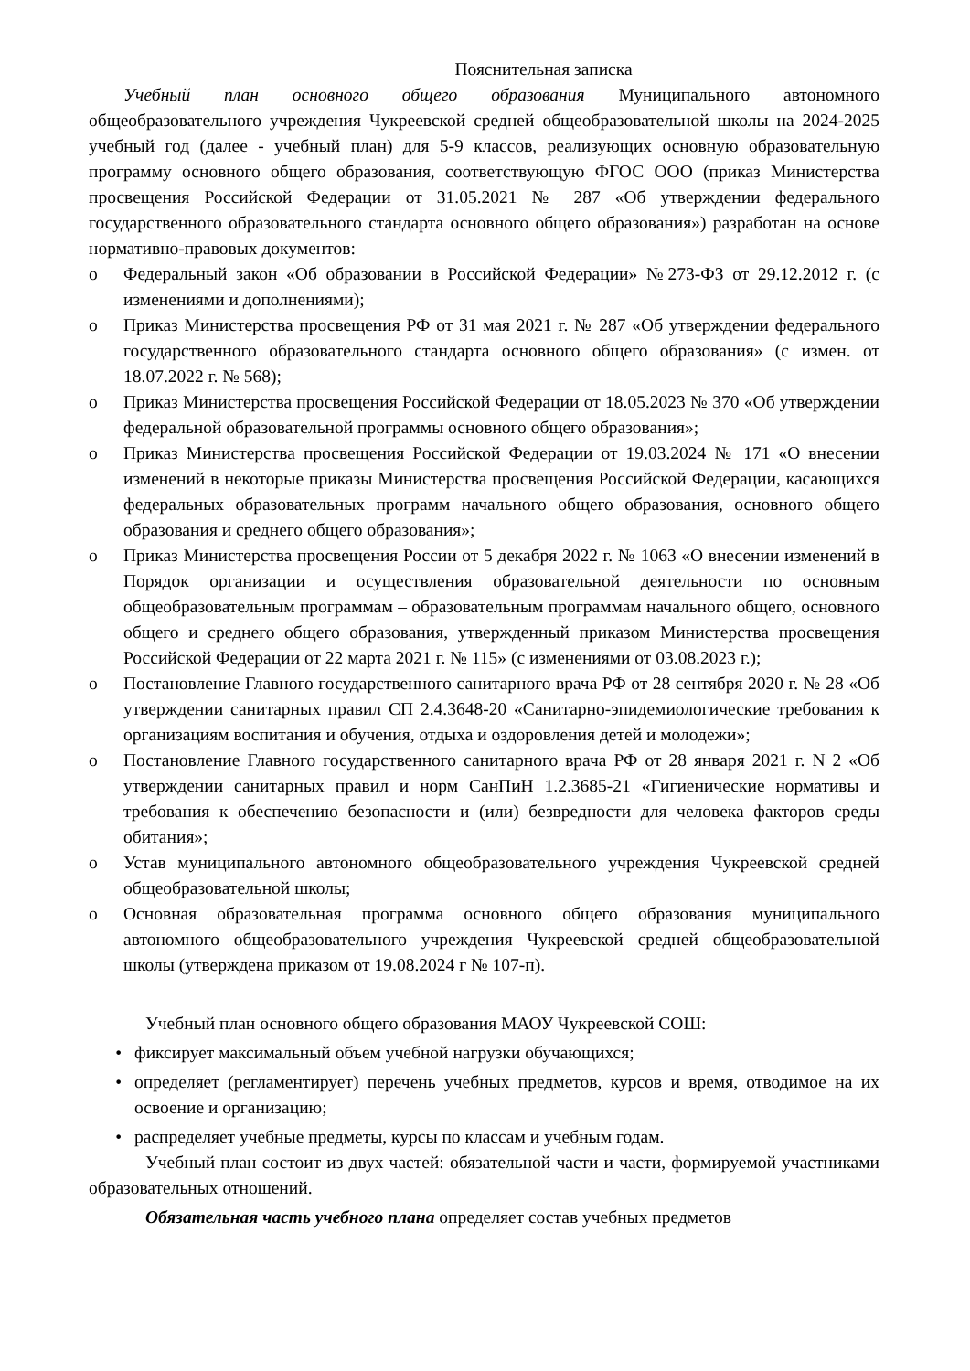Пояснительная записка
Учебный план основного общего образования Муниципального автономного общеобразовательного учреждения Чукреевской средней общеобразовательной школы на 2024-2025 учебный год (далее - учебный план) для 5-9 классов, реализующих основную образовательную программу основного общего образования, соответствующую ФГОС ООО (приказ Министерства просвещения Российской Федерации от 31.05.2021 № 287 «Об утверждении федерального государственного образовательного стандарта основного общего образования») разработан на основе нормативно-правовых документов:
o Федеральный закон «Об образовании в Российской Федерации» №273-ФЗ от 29.12.2012 г. (с изменениями и дополнениями);
o Приказ Министерства просвещения РФ от 31 мая 2021 г. № 287 «Об утверждении федерального государственного образовательного стандарта основного общего образования» (с измен. от 18.07.2022 г. № 568);
o Приказ Министерства просвещения Российской Федерации от 18.05.2023 № 370 «Об утверждении федеральной образовательной программы основного общего образования»;
o Приказ Министерства просвещения Российской Федерации от 19.03.2024 № 171 «О внесении изменений в некоторые приказы Министерства просвещения Российской Федерации, касающихся федеральных образовательных программ начального общего образования, основного общего образования и среднего общего образования»;
o Приказ Министерства просвещения России от 5 декабря 2022 г. № 1063 «О внесении изменений в Порядок организации и осуществления образовательной деятельности по основным общеобразовательным программам – образовательным программам начального общего, основного общего и среднего общего образования, утвержденный приказом Министерства просвещения Российской Федерации от 22 марта 2021 г. № 115» (с изменениями от 03.08.2023 г.);
o Постановление Главного государственного санитарного врача РФ от 28 сентября 2020 г. № 28 «Об утверждении санитарных правил СП 2.4.3648-20 «Санитарно-эпидемиологические требования к организациям воспитания и обучения, отдыха и оздоровления детей и молодежи»;
o Постановление Главного государственного санитарного врача РФ от 28 января 2021 г. N 2 «Об утверждении санитарных правил и норм СанПиН 1.2.3685-21 «Гигиенические нормативы и требования к обеспечению безопасности и (или) безвредности для человека факторов среды обитания»;
o Устав муниципального автономного общеобразовательного учреждения Чукреевской средней общеобразовательной школы;
o Основная образовательная программа основного общего образования муниципального автономного общеобразовательного учреждения Чукреевской средней общеобразовательной школы (утверждена приказом от 19.08.2024 г № 107-п).
Учебный план основного общего образования МАОУ Чукреевской СОШ:
• фиксирует максимальный объем учебной нагрузки обучающихся;
• определяет (регламентирует) перечень учебных предметов, курсов и время, отводимое на их освоение и организацию;
• распределяет учебные предметы, курсы по классам и учебным годам.
Учебный план состоит из двух частей: обязательной части и части, формируемой участниками образовательных отношений.
Обязательная часть учебного плана определяет состав учебных предметов